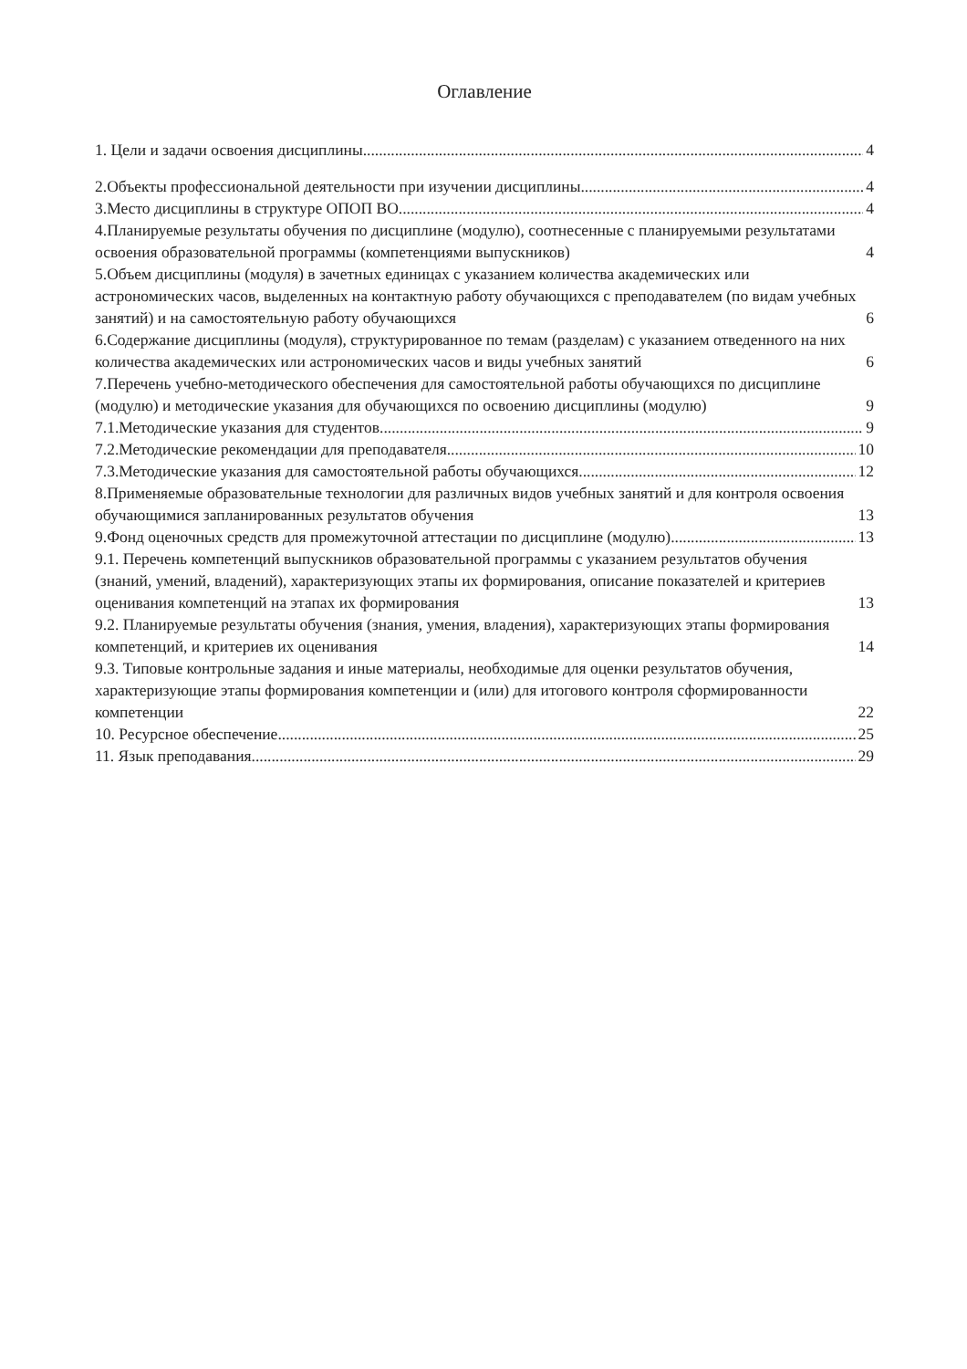Оглавление
1. Цели и задачи освоения дисциплины 4
2.Объекты профессиональной деятельности при изучении дисциплины 4
3.Место дисциплины в структуре ОПОП ВО 4
4.Планируемые результаты обучения по дисциплине (модулю), соотнесенные с планируемыми результатами освоения образовательной программы (компетенциями выпускников) 4
5.Объем дисциплины (модуля) в зачетных единицах с указанием количества академических или астрономических часов, выделенных на контактную работу обучающихся с преподавателем (по видам учебных занятий) и на самостоятельную работу обучающихся 6
6.Содержание дисциплины (модуля), структурированное по темам (разделам) с указанием отведенного на них количества академических или астрономических часов и виды учебных занятий 6
7.Перечень учебно-методического обеспечения для самостоятельной работы обучающихся по дисциплине (модулю) и методические указания для обучающихся по освоению дисциплины (модулю) 9
7.1.Методические указания для студентов 9
7.2.Методические рекомендации для преподавателя 10
7.3.Методические указания для самостоятельной работы обучающихся 12
8.Применяемые образовательные технологии для различных видов учебных занятий и для контроля освоения обучающимися запланированных результатов обучения 13
9.Фонд оценочных средств для промежуточной аттестации по дисциплине (модулю) 13
9.1. Перечень компетенций выпускников образовательной программы с указанием результатов обучения (знаний, умений, владений), характеризующих этапы их формирования, описание показателей и критериев оценивания компетенций на этапах их формирования 13
9.2. Планируемые результаты обучения (знания, умения, владения), характеризующих этапы формирования компетенций, и критериев их оценивания 14
9.3. Типовые контрольные задания и иные материалы, необходимые для оценки результатов обучения, характеризующие этапы формирования компетенции и (или) для итогового контроля сформированности компетенции 22
10. Ресурсное обеспечение 25
11. Язык преподавания 29